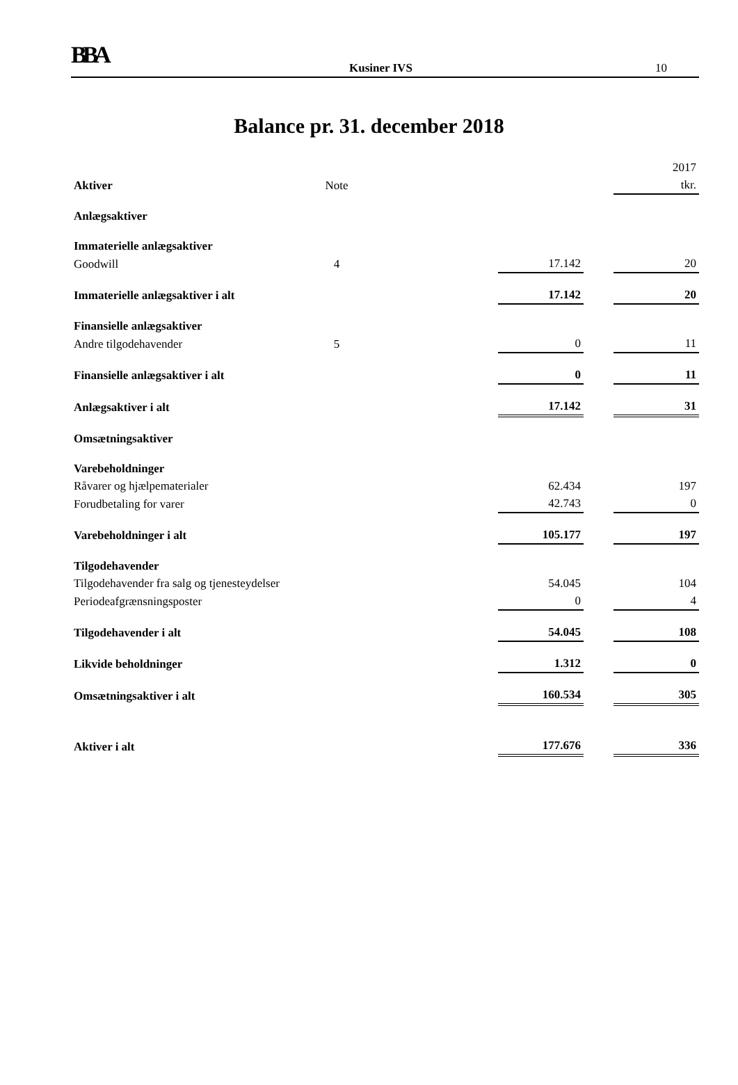BBA Kusiner IVS 10
Balance pr. 31. december 2018
| | | | | | 2017 |
| Aktiver | Note | | | | tkr. |
| Anlægsaktiver | | | | | |
| Immaterielle anlægsaktiver | | | | | |
| Goodwill | 4 | | 17.142 | | 20 |
| Immaterielle anlægsaktiver i alt | | | 17.142 | | 20 |
| Finansielle anlægsaktiver | | | | | |
| Andre tilgodehavender | 5 | | 0 | | 11 |
| Finansielle anlægsaktiver i alt | | | 0 | | 11 |
| Anlægsaktiver i alt | | | 17.142 | | 31 |
| Omsætningsaktiver | | | | | |
| Varebeholdninger | | | | | |
| Råvarer og hjælpematerialer | | | 62.434 | | 197 |
| Forudbetaling for varer | | | 42.743 | | 0 |
| Varebeholdninger i alt | | | 105.177 | | 197 |
| Tilgodehavender | | | | | |
| Tilgodehavender fra salg og tjenesteydelser | | | 54.045 | | 104 |
| Periodeafgrænsningsposter | | | 0 | | 4 |
| Tilgodehavender i alt | | | 54.045 | | 108 |
| Likvide beholdninger | | | 1.312 | | 0 |
| Omsætningsaktiver i alt | | | 160.534 | | 305 |
| Aktiver i alt | | | 177.676 | | 336 |